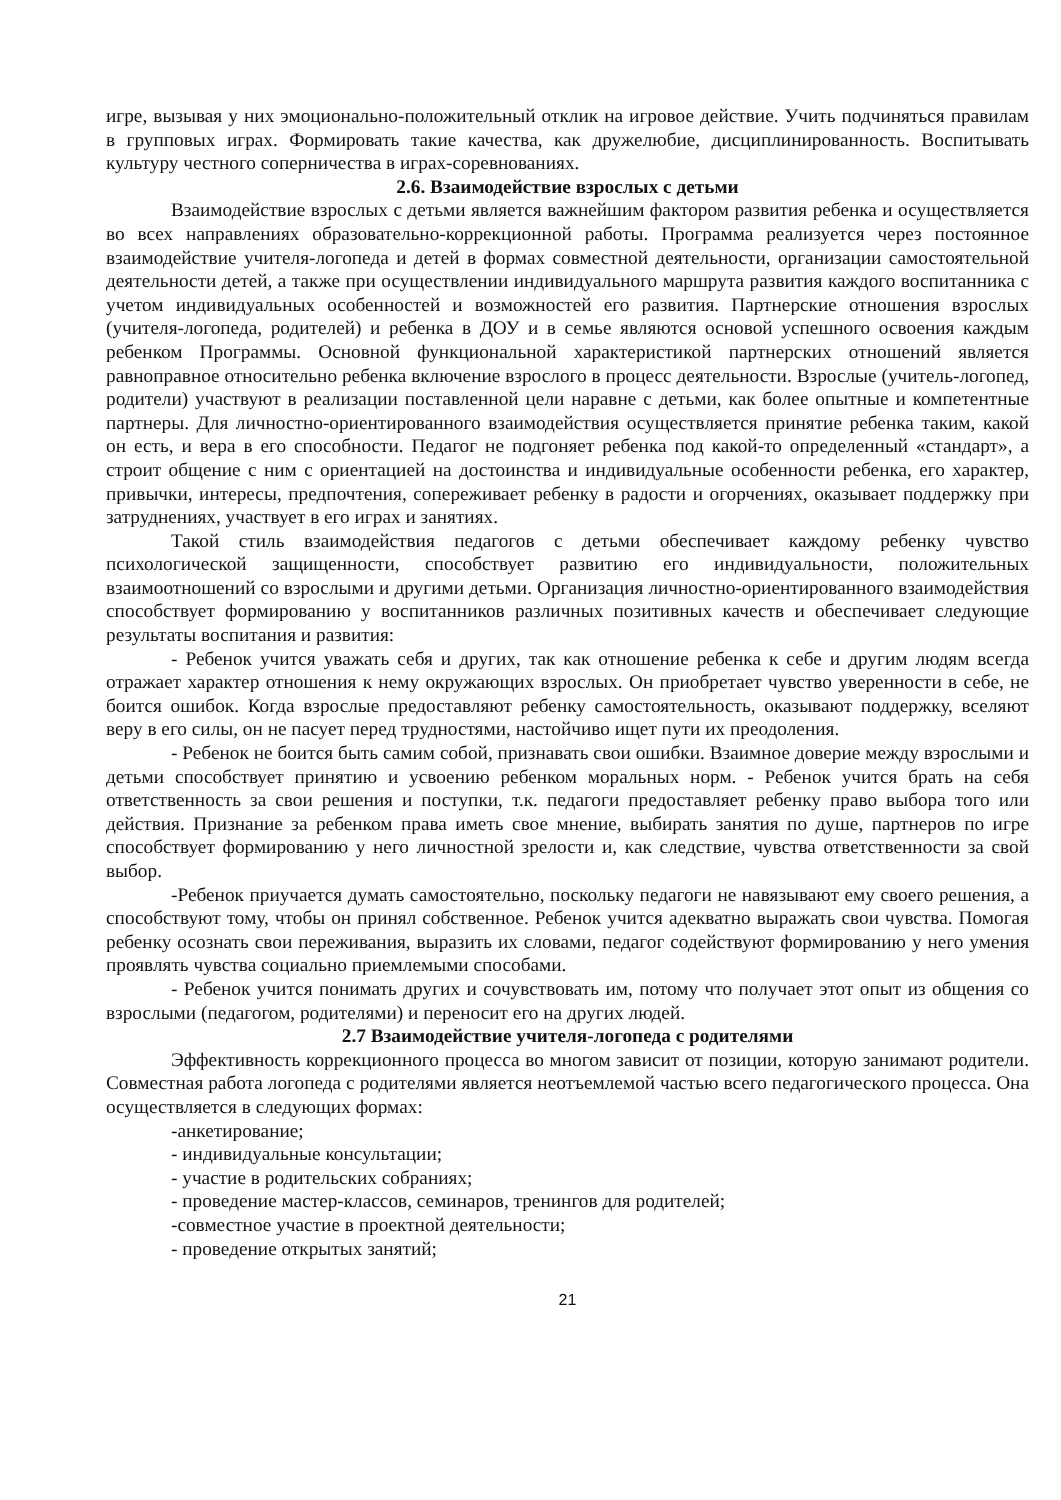игре, вызывая у них эмоционально-положительный отклик на игровое действие. Учить подчиняться правилам в групповых играх. Формировать такие качества, как дружелюбие, дисциплинированность. Воспитывать культуру честного соперничества в играх-соревнованиях.
2.6. Взаимодействие взрослых с детьми
Взаимодействие взрослых с детьми является важнейшим фактором развития ребенка и осуществляется во всех направлениях образовательно-коррекционной работы. Программа реализуется через постоянное взаимодействие учителя-логопеда и детей в формах совместной деятельности, организации самостоятельной деятельности детей, а также при осуществлении индивидуального маршрута развития каждого воспитанника с учетом индивидуальных особенностей и возможностей его развития. Партнерские отношения взрослых (учителя-логопеда, родителей) и ребенка в ДОУ и в семье являются основой успешного освоения каждым ребенком Программы. Основной функциональной характеристикой партнерских отношений является равноправное относительно ребенка включение взрослого в процесс деятельности. Взрослые (учитель-логопед, родители) участвуют в реализации поставленной цели наравне с детьми, как более опытные и компетентные партнеры. Для личностно-ориентированного взаимодействия осуществляется принятие ребенка таким, какой он есть, и вера в его способности. Педагог не подгоняет ребенка под какой-то определенный «стандарт», а строит общение с ним с ориентацией на достоинства и индивидуальные особенности ребенка, его характер, привычки, интересы, предпочтения, сопереживает ребенку в радости и огорчениях, оказывает поддержку при затруднениях, участвует в его играх и занятиях.
Такой стиль взаимодействия педагогов с детьми обеспечивает каждому ребенку чувство психологической защищенности, способствует развитию его индивидуальности, положительных взаимоотношений со взрослыми и другими детьми. Организация личностно-ориентированного взаимодействия способствует формированию у воспитанников различных позитивных качеств и обеспечивает следующие результаты воспитания и развития:
- Ребенок учится уважать себя и других, так как отношение ребенка к себе и другим людям всегда отражает характер отношения к нему окружающих взрослых. Он приобретает чувство уверенности в себе, не боится ошибок. Когда взрослые предоставляют ребенку самостоятельность, оказывают поддержку, вселяют веру в его силы, он не пасует перед трудностями, настойчиво ищет пути их преодоления.
- Ребенок не боится быть самим собой, признавать свои ошибки. Взаимное доверие между взрослыми и детьми способствует принятию и усвоению ребенком моральных норм. - Ребенок учится брать на себя ответственность за свои решения и поступки, т.к. педагоги предоставляет ребенку право выбора того или действия. Признание за ребенком права иметь свое мнение, выбирать занятия по душе, партнеров по игре способствует формированию у него личностной зрелости и, как следствие, чувства ответственности за свой выбор.
-Ребенок приучается думать самостоятельно, поскольку педагоги не навязывают ему своего решения, а способствуют тому, чтобы он принял собственное. Ребенок учится адекватно выражать свои чувства. Помогая ребенку осознать свои переживания, выразить их словами, педагог содействуют формированию у него умения проявлять чувства социально приемлемыми способами.
- Ребенок учится понимать других и сочувствовать им, потому что получает этот опыт из общения со взрослыми (педагогом, родителями) и переносит его на других людей.
2.7 Взаимодействие учителя-логопеда с родителями
Эффективность коррекционного процесса во многом зависит от позиции, которую занимают родители. Совместная работа логопеда с родителями является неотъемлемой частью всего педагогического процесса. Она осуществляется в следующих формах:
-анкетирование;
- индивидуальные консультации;
- участие в родительских собраниях;
- проведение мастер-классов, семинаров, тренингов для родителей;
-совместное участие в проектной деятельности;
- проведение открытых занятий;
21